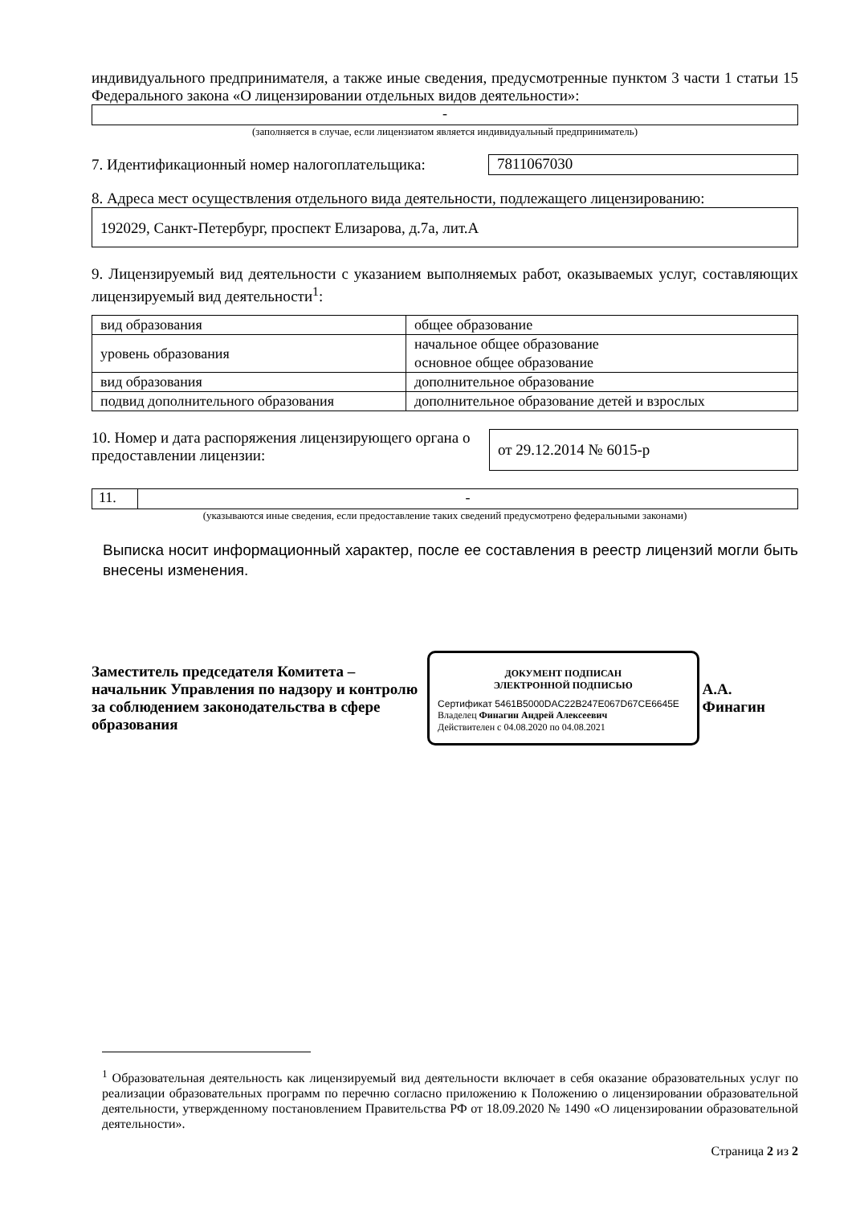индивидуального предпринимателя, а также иные сведения, предусмотренные пунктом 3 части 1 статьи 15 Федерального закона «О лицензировании отдельных видов деятельности»:
-
(заполняется в случае, если лицензиатом является индивидуальный предприниматель)
7. Идентификационный номер налогоплательщика: 7811067030
8. Адреса мест осуществления отдельного вида деятельности, подлежащего лицензированию:
192029, Санкт-Петербург, проспект Елизарова, д.7а, лит.А
9. Лицензируемый вид деятельности с указанием выполняемых работ, оказываемых услуг, составляющих лицензируемый вид деятельности<sup>1</sup>:
| вид образования | общее образование |
| уровень образования | начальное общее образование основное общее образование |
| вид образования | дополнительное образование |
| подвид дополнительного образования | дополнительное образование детей и взрослых |
10. Номер и дата распоряжения лицензирующего органа о предоставлении лицензии: от 29.12.2014 № 6015-р
11. -
(указываются иные сведения, если предоставление таких сведений предусмотрено федеральными законами)
Выписка носит информационный характер, после ее составления в реестр лицензий могли быть внесены изменения.
Заместитель председателя Комитета – начальник Управления по надзору и контролю за соблюдением законодательства в сфере образования
ДОКУМЕНТ ПОДПИСАН
ЭЛЕКТРОННОЙ ПОДПИСЬЮ
Сертификат 5461B5000DAC22B247E067D67CE6645E
Владелец Финагин Андрей Алексеевич
Действителен с 04.08.2020 по 04.08.2021
А.А. Финагин
<sup>1</sup> Образовательная деятельность как лицензируемый вид деятельности включает в себя оказание образовательных услуг по реализации образовательных программ по перечню согласно приложению к Положению о лицензировании образовательной деятельности, утвержденному постановлением Правительства РФ от 18.09.2020 № 1490 «О лицензировании образовательной деятельности».
Страница 2 из 2